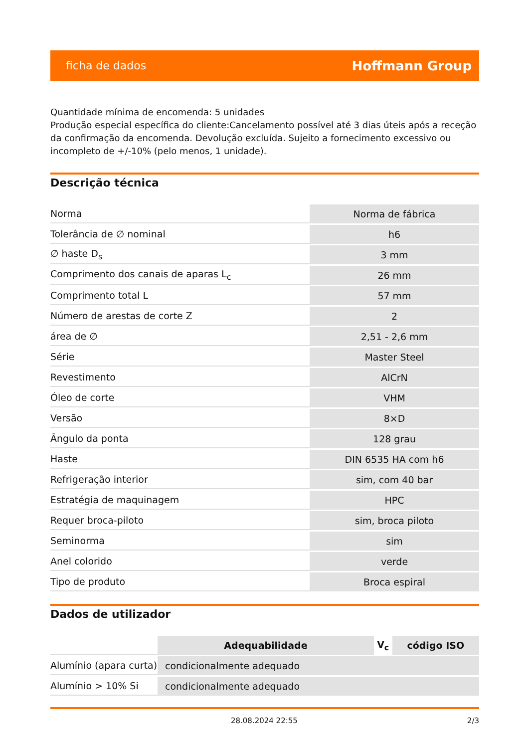ficha de dados Hoffmann Group
Quantidade mínima de encomenda: 5 unidades
Produção especial específica do cliente:Cancelamento possível até 3 dias úteis após a receção da confirmação da encomenda. Devolução excluída. Sujeito a fornecimento excessivo ou incompleto de +/-10% (pelo menos, 1 unidade).
Descrição técnica
| Norma | Norma de fábrica |
| Tolerância de ∅ nominal | h6 |
| ∅ haste D<sub>s</sub> | 3 mm |
| Comprimento dos canais de aparas L<sub>c</sub> | 26 mm |
| Comprimento total L | 57 mm |
| Número de arestas de corte Z | 2 |
| área de ∅ | 2,51 - 2,6 mm |
| Série | Master Steel |
| Revestimento | AlCrN |
| Óleo de corte | VHM |
| Versão | 8×D |
| Ângulo da ponta | 128 grau |
| Haste | DIN 6535 HA com h6 |
| Refrigeração interior | sim, com 40 bar |
| Estratégia de maquinagem | HPC |
| Requer broca-piloto | sim, broca piloto |
| Seminorma | sim |
| Anel colorido | verde |
| Tipo de produto | Broca espiral |
Dados de utilizador
| | Adequabilidade | V<sub>c</sub> | código ISO |
| Alumínio (apara curta) | condicionalmente adequado | | |
| Alumínio > 10% Si | condicionalmente adequado | | |
28.08.2024 22:55 2/3